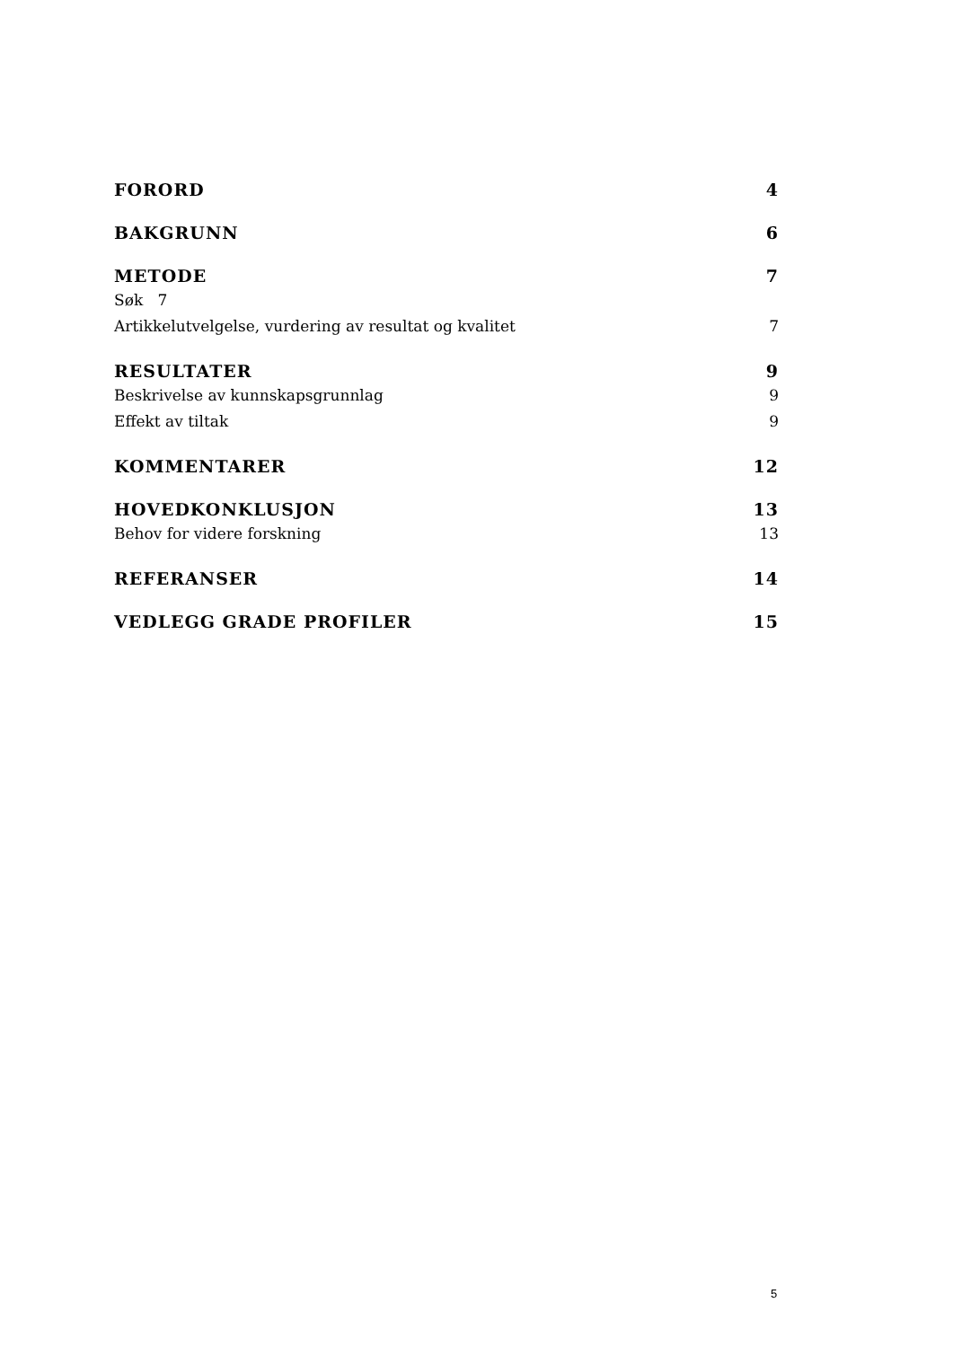FORORD 4
BAKGRUNN 6
METODE 7
Søk 7
Artikkelutvelgelse, vurdering av resultat og kvalitet 7
RESULTATER 9
Beskrivelse av kunnskapsgrunnlag 9
Effekt av tiltak 9
KOMMENTARER 12
HOVEDKONKLUSJON 13
Behov for videre forskning 13
REFERANSER 14
VEDLEGG GRADE PROFILER 15
5